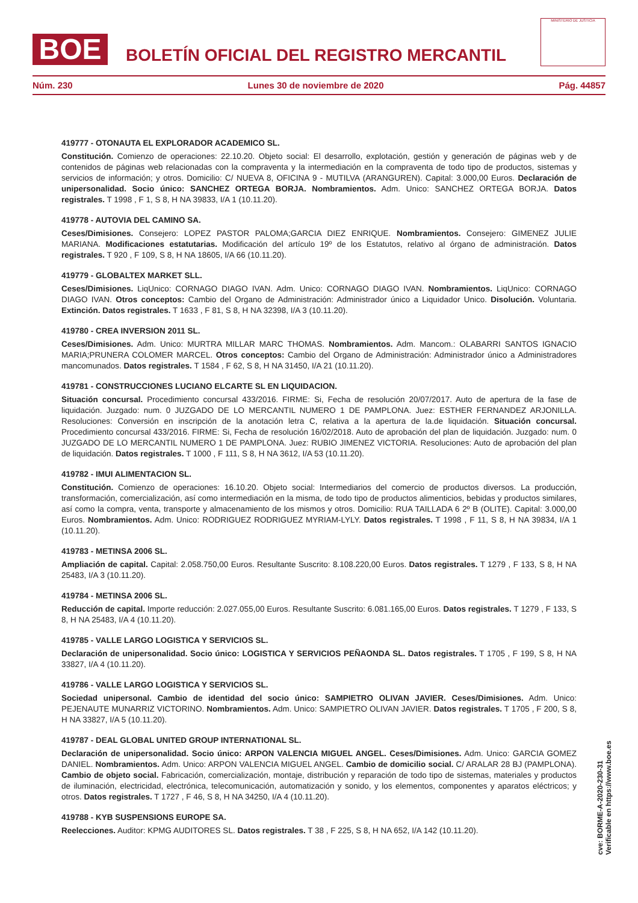BOE
BOLETÍN OFICIAL DEL REGISTRO MERCANTIL
MINISTERIO DE JUSTICIA
Núm. 230 Lunes 30 de noviembre de 2020 Pág. 44857
419777 - OTONAUTA EL EXPLORADOR ACADEMICO SL.
Constitución. Comienzo de operaciones: 22.10.20. Objeto social: El desarrollo, explotación, gestión y generación de páginas web y de contenidos de páginas web relacionadas con la compraventa y la intermediación en la compraventa de todo tipo de productos, sistemas y servicios de información; y otros. Domicilio: C/ NUEVA 8, OFICINA 9 - MUTILVA (ARANGUREN). Capital: 3.000,00 Euros. Declaración de unipersonalidad. Socio único: SANCHEZ ORTEGA BORJA. Nombramientos. Adm. Unico: SANCHEZ ORTEGA BORJA. Datos registrales. T 1998 , F 1, S 8, H NA 39833, I/A 1 (10.11.20).
419778 - AUTOVIA DEL CAMINO SA.
Ceses/Dimisiones. Consejero: LOPEZ PASTOR PALOMA;GARCIA DIEZ ENRIQUE. Nombramientos. Consejero: GIMENEZ JULIE MARIANA. Modificaciones estatutarias. Modificación del artículo 19º de los Estatutos, relativo al órgano de administración. Datos registrales. T 920 , F 109, S 8, H NA 18605, I/A 66 (10.11.20).
419779 - GLOBALTEX MARKET SLL.
Ceses/Dimisiones. LiqUnico: CORNAGO DIAGO IVAN. Adm. Unico: CORNAGO DIAGO IVAN. Nombramientos. LiqUnico: CORNAGO DIAGO IVAN. Otros conceptos: Cambio del Organo de Administración: Administrador único a Liquidador Unico. Disolución. Voluntaria. Extinción. Datos registrales. T 1633 , F 81, S 8, H NA 32398, I/A 3 (10.11.20).
419780 - CREA INVERSION 2011 SL.
Ceses/Dimisiones. Adm. Unico: MURTRA MILLAR MARC THOMAS. Nombramientos. Adm. Mancom.: OLABARRI SANTOS IGNACIO MARIA;PRUNERA COLOMER MARCEL. Otros conceptos: Cambio del Organo de Administración: Administrador único a Administradores mancomunados. Datos registrales. T 1584 , F 62, S 8, H NA 31450, I/A 21 (10.11.20).
419781 - CONSTRUCCIONES LUCIANO ELCARTE SL EN LIQUIDACION.
Situación concursal. Procedimiento concursal 433/2016. FIRME: Si, Fecha de resolución 20/07/2017. Auto de apertura de la fase de liquidación. Juzgado: num. 0 JUZGADO DE LO MERCANTIL NUMERO 1 DE PAMPLONA. Juez: ESTHER FERNANDEZ ARJONILLA. Resoluciones: Conversión en inscripción de la anotación letra C, relativa a la apertura de la.de liquidación. Situación concursal. Procedimiento concursal 433/2016. FIRME: Si, Fecha de resolución 16/02/2018. Auto de aprobación del plan de liquidación. Juzgado: num. 0 JUZGADO DE LO MERCANTIL NUMERO 1 DE PAMPLONA. Juez: RUBIO JIMENEZ VICTORIA. Resoluciones: Auto de aprobación del plan de liquidación. Datos registrales. T 1000 , F 111, S 8, H NA 3612, I/A 53 (10.11.20).
419782 - IMUI ALIMENTACION SL.
Constitución. Comienzo de operaciones: 16.10.20. Objeto social: Intermediarios del comercio de productos diversos. La producción, transformación, comercialización, así como intermediación en la misma, de todo tipo de productos alimenticios, bebidas y productos similares, así como la compra, venta, transporte y almacenamiento de los mismos y otros. Domicilio: RUA TAILLADA 6 2º B (OLITE). Capital: 3.000,00 Euros. Nombramientos. Adm. Unico: RODRIGUEZ RODRIGUEZ MYRIAM-LYLY. Datos registrales. T 1998 , F 11, S 8, H NA 39834, I/A 1 (10.11.20).
419783 - METINSA 2006 SL.
Ampliación de capital. Capital: 2.058.750,00 Euros. Resultante Suscrito: 8.108.220,00 Euros. Datos registrales. T 1279 , F 133, S 8, H NA 25483, I/A 3 (10.11.20).
419784 - METINSA 2006 SL.
Reducción de capital. Importe reducción: 2.027.055,00 Euros. Resultante Suscrito: 6.081.165,00 Euros. Datos registrales. T 1279 , F 133, S 8, H NA 25483, I/A 4 (10.11.20).
419785 - VALLE LARGO LOGISTICA Y SERVICIOS SL.
Declaración de unipersonalidad. Socio único: LOGISTICA Y SERVICIOS PEÑAONDA SL. Datos registrales. T 1705 , F 199, S 8, H NA 33827, I/A 4 (10.11.20).
419786 - VALLE LARGO LOGISTICA Y SERVICIOS SL.
Sociedad unipersonal. Cambio de identidad del socio único: SAMPIETRO OLIVAN JAVIER. Ceses/Dimisiones. Adm. Unico: PEJENAUTE MUNARRIZ VICTORINO. Nombramientos. Adm. Unico: SAMPIETRO OLIVAN JAVIER. Datos registrales. T 1705 , F 200, S 8, H NA 33827, I/A 5 (10.11.20).
419787 - DEAL GLOBAL UNITED GROUP INTERNATIONAL SL.
Declaración de unipersonalidad. Socio único: ARPON VALENCIA MIGUEL ANGEL. Ceses/Dimisiones. Adm. Unico: GARCIA GOMEZ DANIEL. Nombramientos. Adm. Unico: ARPON VALENCIA MIGUEL ANGEL. Cambio de domicilio social. C/ ARALAR 28 BJ (PAMPLONA). Cambio de objeto social. Fabricación, comercialización, montaje, distribución y reparación de todo tipo de sistemas, materiales y productos de iluminación, electricidad, electrónica, telecomunicación, automatización y sonido, y los elementos, componentes y aparatos eléctricos; y otros. Datos registrales. T 1727 , F 46, S 8, H NA 34250, I/A 4 (10.11.20).
419788 - KYB SUSPENSIONS EUROPE SA.
Reelecciones. Auditor: KPMG AUDITORES SL. Datos registrales. T 38 , F 225, S 8, H NA 652, I/A 142 (10.11.20).
cve: BORME-A-2020-230-31
Verificable en https://www.boe.es